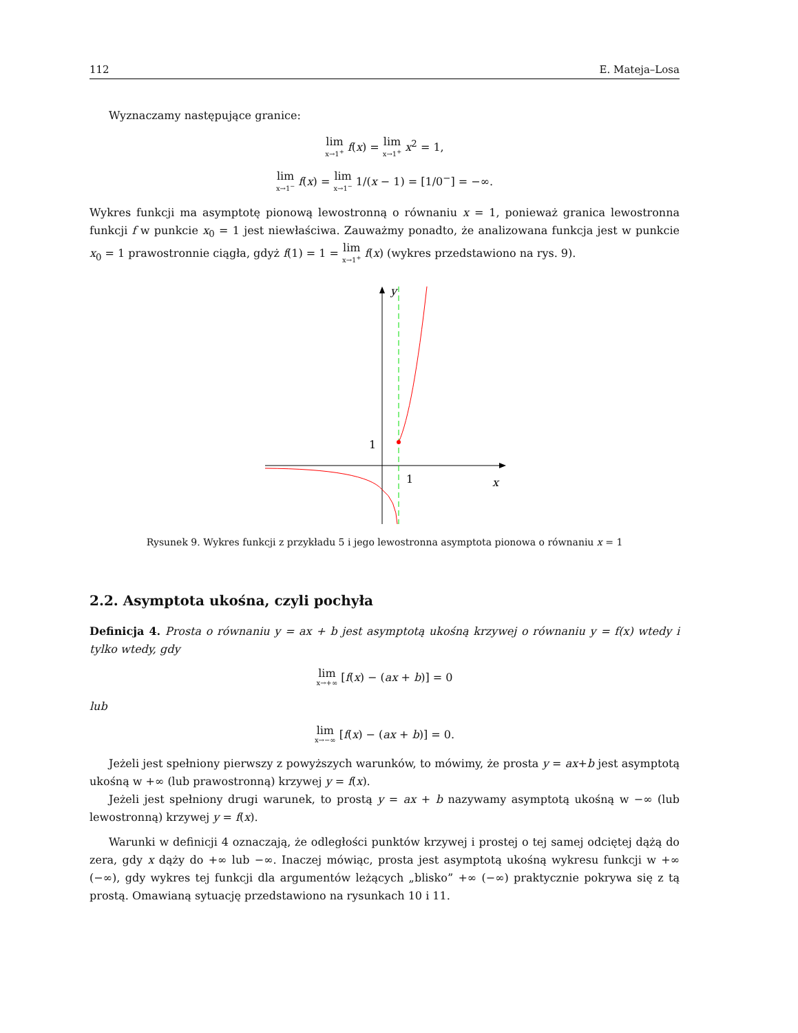112 E. Mateja–Losa
Wyznaczamy następujące granice:
lim x→1<sup>+</sup> f(x) = lim x→1<sup>+</sup> x<sup>2</sup> = 1,
lim x→1<sup>−</sup> f(x) = lim x→1<sup>−</sup> 1/(x − 1) = [1/0<sup>−</sup>] = −∞.
Wykres funkcji ma asymptotę pionową lewostronną o równaniu x = 1, ponieważ granica lewostronna funkcji f w punkcie x<sub>0</sub> = 1 jest niewłaściwa. Zauważmy ponadto, że analizowana funkcja jest w punkcie x<sub>0</sub> = 1 prawostronnie ciągła, gdyż f(1) = 1 = lim x→1<sup>+</sup> f(x) (wykres przedstawiono na rys. 9).
1
1
x
y
Rysunek 9. Wykres funkcji z przykładu 5 i jego lewostronna asymptota pionowa o równaniu x = 1
2.2. Asymptota ukośna, czyli pochyła
Definicja 4. Prosta o równaniu y = ax + b jest asymptotą ukośną krzywej o równaniu y = f(x) wtedy i tylko wtedy, gdy
lim x→+∞ [f(x) − (ax + b)] = 0
lub
lim x→−∞ [f(x) − (ax + b)] = 0.
Jeżeli jest spełniony pierwszy z powyższych warunków, to mówimy, że prosta y = ax+b jest asymptotą ukośną w +∞ (lub prawostronną) krzywej y = f(x).
Jeżeli jest spełniony drugi warunek, to prostą y = ax + b nazywamy asymptotą ukośną w −∞ (lub lewostronną) krzywej y = f(x).
Warunki w definicji 4 oznaczają, że odległości punktów krzywej i prostej o tej samej odciętej dążą do zera, gdy x dąży do +∞ lub −∞. Inaczej mówiąc, prosta jest asymptotą ukośną wykresu funkcji w +∞ (−∞), gdy wykres tej funkcji dla argumentów leżących „blisko” +∞ (−∞) praktycznie pokrywa się z tą prostą. Omawianą sytuację przedstawiono na rysunkach 10 i 11.